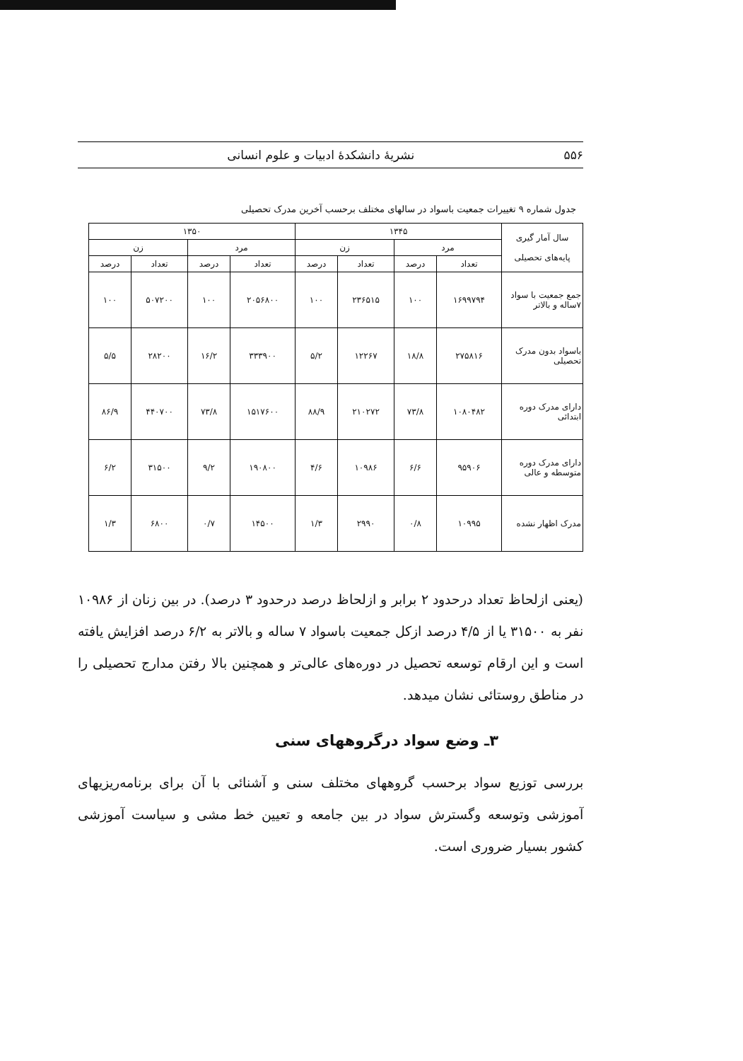۵۵۶ نشریهٔ دانشکدهٔ ادبیات و علوم انسانی
جدول شماره ۹ تغییرات جمعیت باسواد در سالهای مختلف برحسب آخرین مدرک تحصیلی
| سال آمار گیری پایه‌های تحصیلی | ۱۳۴۵ | | | | ۱۳۵۰ | | | |
| --- | --- | --- | --- | --- | --- | --- | --- | --- |
| | مرد | | زن | | مرد | | زن | |
| | تعداد | درصد | تعداد | درصد | تعداد | درصد | تعداد | درصد |
| جمع جمعیت با سواد ۷ساله و بالاتر | ۱۶۹۹۷۹۴ | ۱۰۰ | ۲۳۶۵۱۵ | ۱۰۰ | ۲۰۵۶۸۰۰ | ۱۰۰ | ۵۰۷۲۰۰ | ۱۰۰ |
| باسواد بدون مدرک تحصیلی | ۲۷۵۸۱۶ | ۱۸/۸ | ۱۲۲۶۷ | ۵/۲ | ۳۳۳۹۰۰ | ۱۶/۲ | ۲۸۲۰۰ | ۵/۵ |
| دارای مدرک دوره ابتدائی | ۱۰۸۰۴۸۲ | ۷۳/۸ | ۲۱۰۲۷۲ | ۸۸/۹ | ۱۵۱۷۶۰۰ | ۷۳/۸ | ۴۴۰۷۰۰ | ۸۶/۹ |
| دارای مدرک دوره متوسطه و عالی | ۹۵۹۰۶ | ۶/۶ | ۱۰۹۸۶ | ۴/۶ | ۱۹۰۸۰۰ | ۹/۲ | ۳۱۵۰۰ | ۶/۲ |
| مدرک اظهار نشده | ۱۰۹۹۵ | ۰/۸ | ۲۹۹۰ | ۱/۳ | ۱۴۵۰۰ | ۰/۷ | ۶۸۰۰ | ۱/۳ |
(یعنی ازلحاظ تعداد درحدود ۲ برابر و ازلحاظ درصد درحدود ۳ درصد). در بین زنان از ۱۰۹۸۶ نفر به ۳۱۵۰۰ یا از ۴/۵ درصد ازکل جمعیت باسواد ۷ ساله و بالاتر به ۶/۲ درصد افزایش یافته است و این ارقام توسعه تحصیل در دوره‌های عالی‌تر و همچنین بالا رفتن مدارج تحصیلی را در مناطق روستائی نشان میدهد.
۳ـ وضع سواد درگروههای سنی
بررسی توزیع سواد برحسب گروههای مختلف سنی و آشنائی با آن برای برنامه‌ریزیهای آموزشی وتوسعه وگسترش سواد در بین جامعه و تعیین خط مشی و سیاست آموزشی کشور بسیار ضروری است.